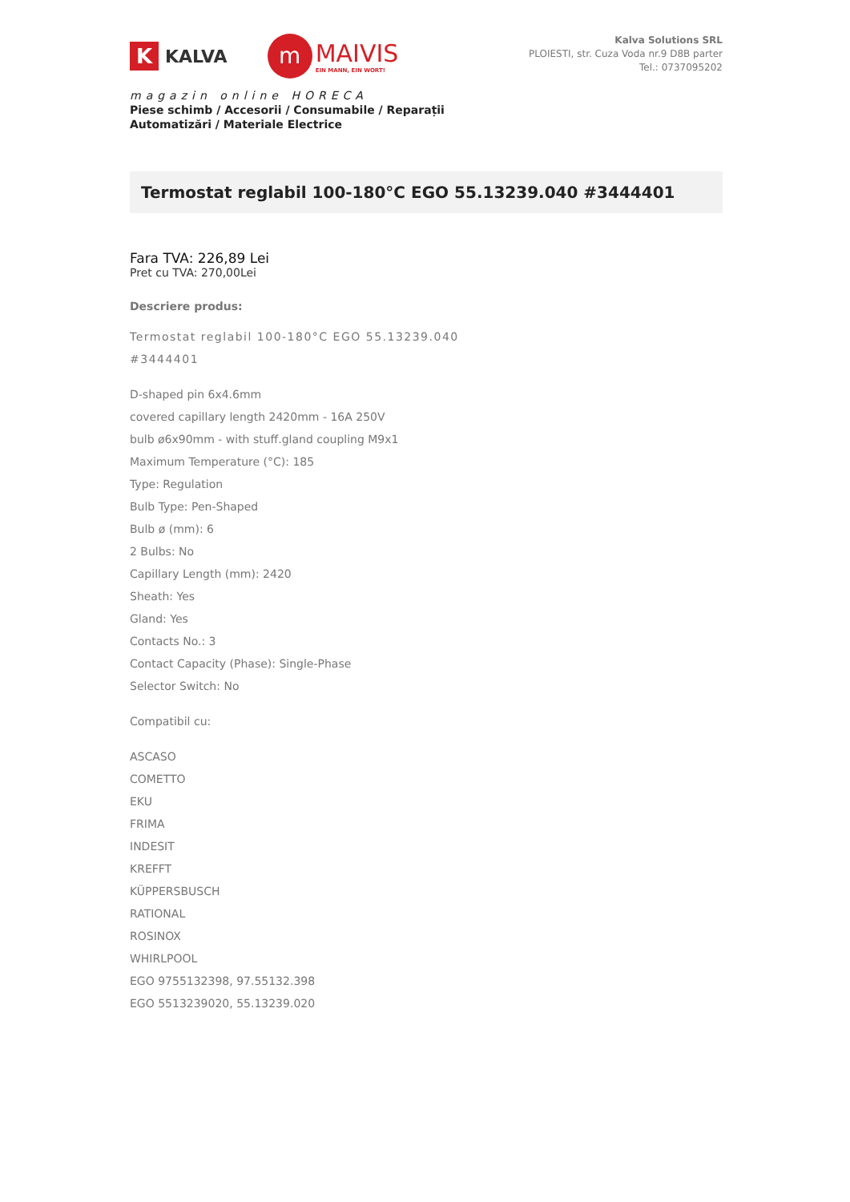K
KALVA
m
MAIVIS
EIN MANN, EIN WORT!
magazin online HORECA
Piese schimb / Accesorii / Consumabile / Reparații
Automatizări / Materiale Electrice
Kalva Solutions SRL
PLOIESTI, str. Cuza Voda nr.9 D8B parter
Tel.: 0737095202
Termostat reglabil 100-180°C EGO 55.13239.040 #3444401
Fara TVA: 226,89 Lei
Pret cu TVA: 270,00Lei
Descriere produs:
Termostat reglabil 100-180°C EGO 55.13239.040 #3444401
D-shaped pin 6x4.6mm
covered capillary length 2420mm - 16A 250V
bulb ø6x90mm - with stuff.gland coupling M9x1
Maximum Temperature (°C): 185
Type: Regulation
Bulb Type: Pen-Shaped
Bulb ø (mm): 6
2 Bulbs: No
Capillary Length (mm): 2420
Sheath: Yes
Gland: Yes
Contacts No.: 3
Contact Capacity (Phase): Single-Phase
Selector Switch: No
Compatibil cu:
ASCASO
COMETTO
EKU
FRIMA
INDESIT
KREFFT
KÜPPERSBUSCH
RATIONAL
ROSINOX
WHIRLPOOL
EGO 9755132398, 97.55132.398
EGO 5513239020, 55.13239.020